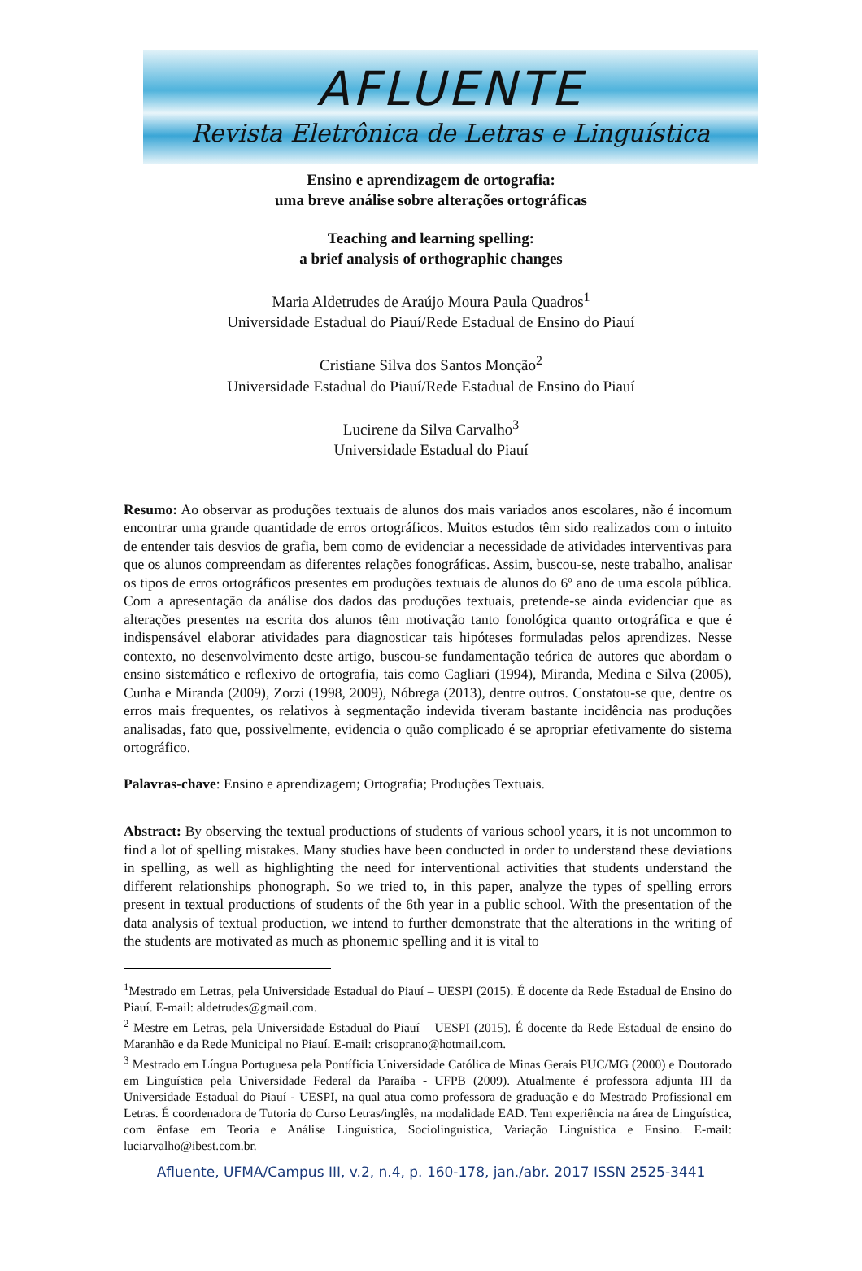AFLUENTE
Revista Eletrônica de Letras e Linguística
Ensino e aprendizagem de ortografia:
uma breve análise sobre alterações ortográficas
Teaching and learning spelling:
a brief analysis of orthographic changes
Maria Aldetrudes de Araújo Moura Paula Quadros<sup>1</sup>
Universidade Estadual do Piauí/Rede Estadual de Ensino do Piauí
Cristiane Silva dos Santos Monção<sup>2</sup>
Universidade Estadual do Piauí/Rede Estadual de Ensino do Piauí
Lucirene da Silva Carvalho<sup>3</sup>
Universidade Estadual do Piauí
Resumo: Ao observar as produções textuais de alunos dos mais variados anos escolares, não é incomum encontrar uma grande quantidade de erros ortográficos. Muitos estudos têm sido realizados com o intuito de entender tais desvios de grafia, bem como de evidenciar a necessidade de atividades interventivas para que os alunos compreendam as diferentes relações fonográficas. Assim, buscou-se, neste trabalho, analisar os tipos de erros ortográficos presentes em produções textuais de alunos do 6º ano de uma escola pública. Com a apresentação da análise dos dados das produções textuais, pretende-se ainda evidenciar que as alterações presentes na escrita dos alunos têm motivação tanto fonológica quanto ortográfica e que é indispensável elaborar atividades para diagnosticar tais hipóteses formuladas pelos aprendizes. Nesse contexto, no desenvolvimento deste artigo, buscou-se fundamentação teórica de autores que abordam o ensino sistemático e reflexivo de ortografia, tais como Cagliari (1994), Miranda, Medina e Silva (2005), Cunha e Miranda (2009), Zorzi (1998, 2009), Nóbrega (2013), dentre outros. Constatou-se que, dentre os erros mais frequentes, os relativos à segmentação indevida tiveram bastante incidência nas produções analisadas, fato que, possivelmente, evidencia o quão complicado é se apropriar efetivamente do sistema ortográfico.
Palavras-chave: Ensino e aprendizagem; Ortografia; Produções Textuais.
Abstract: By observing the textual productions of students of various school years, it is not uncommon to find a lot of spelling mistakes. Many studies have been conducted in order to understand these deviations in spelling, as well as highlighting the need for interventional activities that students understand the different relationships phonograph. So we tried to, in this paper, analyze the types of spelling errors present in textual productions of students of the 6th year in a public school. With the presentation of the data analysis of textual production, we intend to further demonstrate that the alterations in the writing of the students are motivated as much as phonemic spelling and it is vital to
<sup>1</sup> Mestrado em Letras, pela Universidade Estadual do Piauí – UESPI (2015). É docente da Rede Estadual de Ensino do Piauí. E-mail: aldetrudes@gmail.com.
<sup>2</sup> Mestre em Letras, pela Universidade Estadual do Piauí – UESPI (2015). É docente da Rede Estadual de ensino do Maranhão e da Rede Municipal no Piauí. E-mail: crisoprano@hotmail.com.
<sup>3</sup> Mestrado em Língua Portuguesa pela Pontíficia Universidade Católica de Minas Gerais PUC/MG (2000) e Doutorado em Linguística pela Universidade Federal da Paraíba - UFPB (2009). Atualmente é professora adjunta III da Universidade Estadual do Piauí - UESPI, na qual atua como professora de graduação e do Mestrado Profissional em Letras. É coordenadora de Tutoria do Curso Letras/inglês, na modalidade EAD. Tem experiência na área de Linguística, com ênfase em Teoria e Análise Linguística, Sociolinguística, Variação Linguística e Ensino. E-mail: luciarvalho@ibest.com.br.
Afluente, UFMA/Campus III, v.2, n.4, p. 160-178, jan./abr. 2017 ISSN 2525-3441